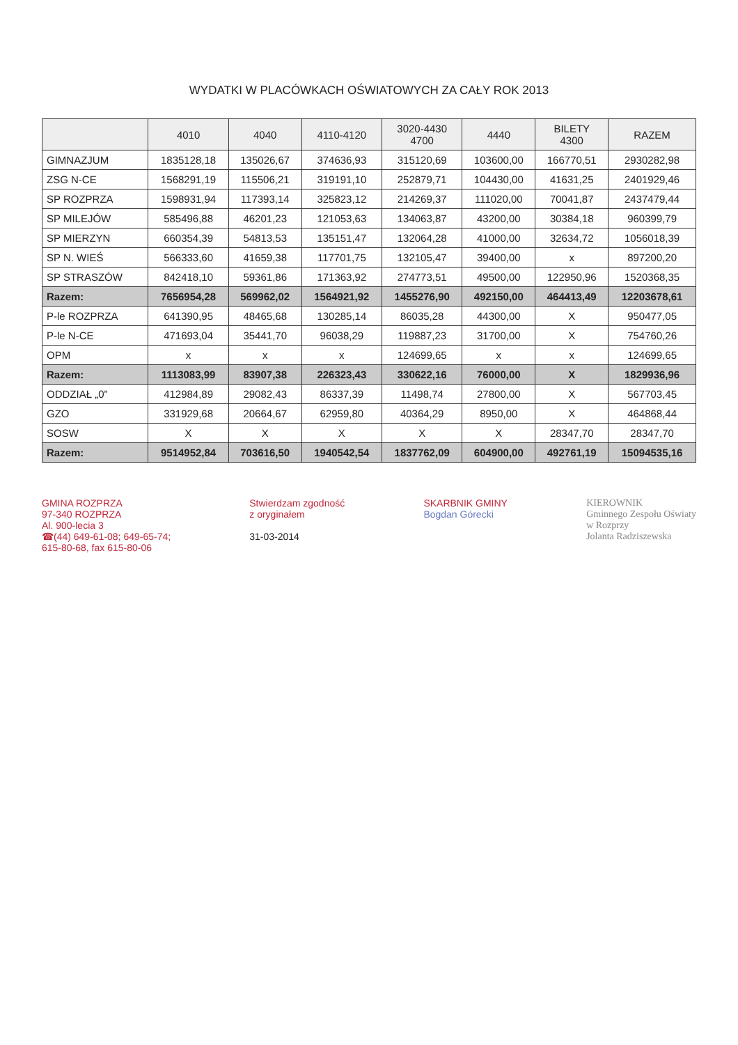WYDATKI W PLACÓWKACH OŚWIATOWYCH ZA CAŁY ROK 2013
| | 4010 | 4040 | 4110-4120 | 3020-4430 4700 | 4440 | BILETY 4300 | RAZEM |
| --- | --- | --- | --- | --- | --- | --- | --- |
| GIMNAZJUM | 1835128,18 | 135026,67 | 374636,93 | 315120,69 | 103600,00 | 166770,51 | 2930282,98 |
| ZSG N-CE | 1568291,19 | 115506,21 | 319191,10 | 252879,71 | 104430,00 | 41631,25 | 2401929,46 |
| SP ROZPRZA | 1598931,94 | 117393,14 | 325823,12 | 214269,37 | 111020,00 | 70041,87 | 2437479,44 |
| SP MILEJÓW | 585496,88 | 46201,23 | 121053,63 | 134063,87 | 43200,00 | 30384,18 | 960399,79 |
| SP MIERZYN | 660354,39 | 54813,53 | 135151,47 | 132064,28 | 41000,00 | 32634,72 | 1056018,39 |
| SP N. WIEŚ | 566333,60 | 41659,38 | 117701,75 | 132105,47 | 39400,00 | x | 897200,20 |
| SP STRASZÓW | 842418,10 | 59361,86 | 171363,92 | 274773,51 | 49500,00 | 122950,96 | 1520368,35 |
| Razem: | 7656954,28 | 569962,02 | 1564921,92 | 1455276,90 | 492150,00 | 464413,49 | 12203678,61 |
| P-le ROZPRZA | 641390,95 | 48465,68 | 130285,14 | 86035,28 | 44300,00 | X | 950477,05 |
| P-le N-CE | 471693,04 | 35441,70 | 96038,29 | 119887,23 | 31700,00 | X | 754760,26 |
| OPM | x | x | x | 124699,65 | x | x | 124699,65 |
| Razem: | 1113083,99 | 83907,38 | 226323,43 | 330622,16 | 76000,00 | X | 1829936,96 |
| ODDZIAŁ „0” | 412984,89 | 29082,43 | 86337,39 | 11498,74 | 27800,00 | X | 567703,45 |
| GZO | 331929,68 | 20664,67 | 62959,80 | 40364,29 | 8950,00 | X | 464868,44 |
| SOSW | X | X | X | X | X | 28347,70 | 28347,70 |
| Razem: | 9514952,84 | 703616,50 | 1940542,54 | 1837762,09 | 604900,00 | 492761,19 | 15094535,16 |
GMINA ROZPRZA
97-340 ROZPRZA
Al. 900-lecia 3
☎(44) 649-61-08; 649-65-74;
615-80-68, fax 615-80-06
Stwierdzam zgodność
z oryginałem
31-03-2014
SKARBNIK GMINY
Bogdan Górecki
KIEROWNIK
Gminnego Zespołu Oświaty
w Rozprzy
Jolanta Radziszewska